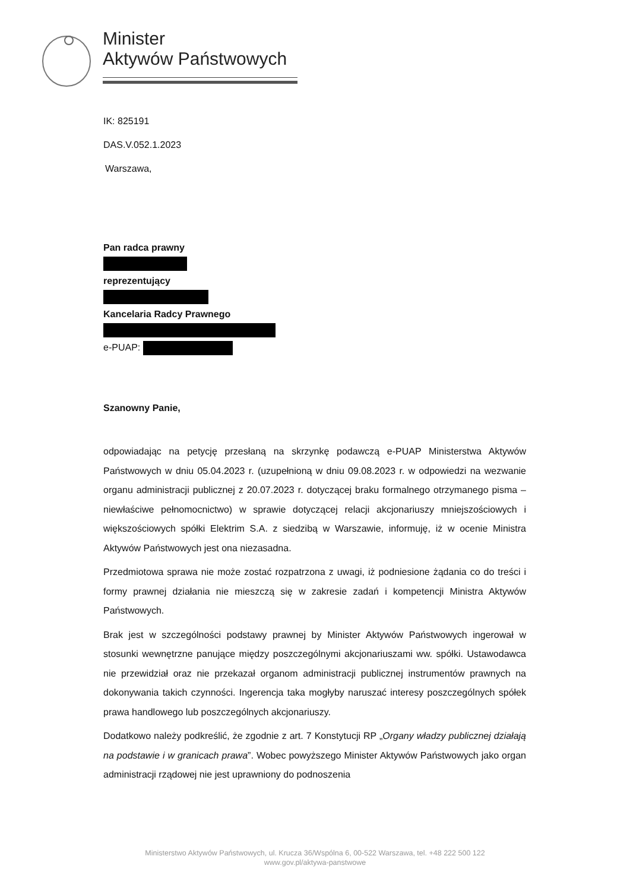Minister
Aktywów Państwowych
IK: 825191
DAS.V.052.1.2023
Warszawa,
Pan radca prawny
reprezentujący
Kancelaria Radcy Prawnego
e-PUAP:
Szanowny Panie,
odpowiadając na petycję przesłaną na skrzynkę podawczą e-PUAP Ministerstwa Aktywów Państwowych w dniu 05.04.2023 r. (uzupełnioną w dniu 09.08.2023 r. w odpowiedzi na wezwanie organu administracji publicznej z 20.07.2023 r. dotyczącej braku formalnego otrzymanego pisma – niewłaściwe pełnomocnictwo) w sprawie dotyczącej relacji akcjonariuszy mniejszościowych i większościowych spółki Elektrim S.A. z siedzibą w Warszawie, informuję, iż w ocenie Ministra Aktywów Państwowych jest ona niezasadna.
Przedmiotowa sprawa nie może zostać rozpatrzona z uwagi, iż podniesione żądania co do treści i formy prawnej działania nie mieszczą się w zakresie zadań i kompetencji Ministra Aktywów Państwowych.
Brak jest w szczególności podstawy prawnej by Minister Aktywów Państwowych ingerował w stosunki wewnętrzne panujące między poszczególnymi akcjonariuszami ww. spółki. Ustawodawca nie przewidział oraz nie przekazał organom administracji publicznej instrumentów prawnych na dokonywania takich czynności. Ingerencja taka mogłyby naruszać interesy poszczególnych spółek prawa handlowego lub poszczególnych akcjonariuszy.
Dodatkowo należy podkreślić, że zgodnie z art. 7 Konstytucji RP „Organy władzy publicznej działają na podstawie i w granicach prawa”. Wobec powyższego Minister Aktywów Państwowych jako organ administracji rządowej nie jest uprawniony do podnoszenia
Ministerstwo Aktywów Państwowych, ul. Krucza 36/Wspólna 6, 00-522 Warszawa, tel. +48 222 500 122
www.gov.pl/aktywa-panstwowe